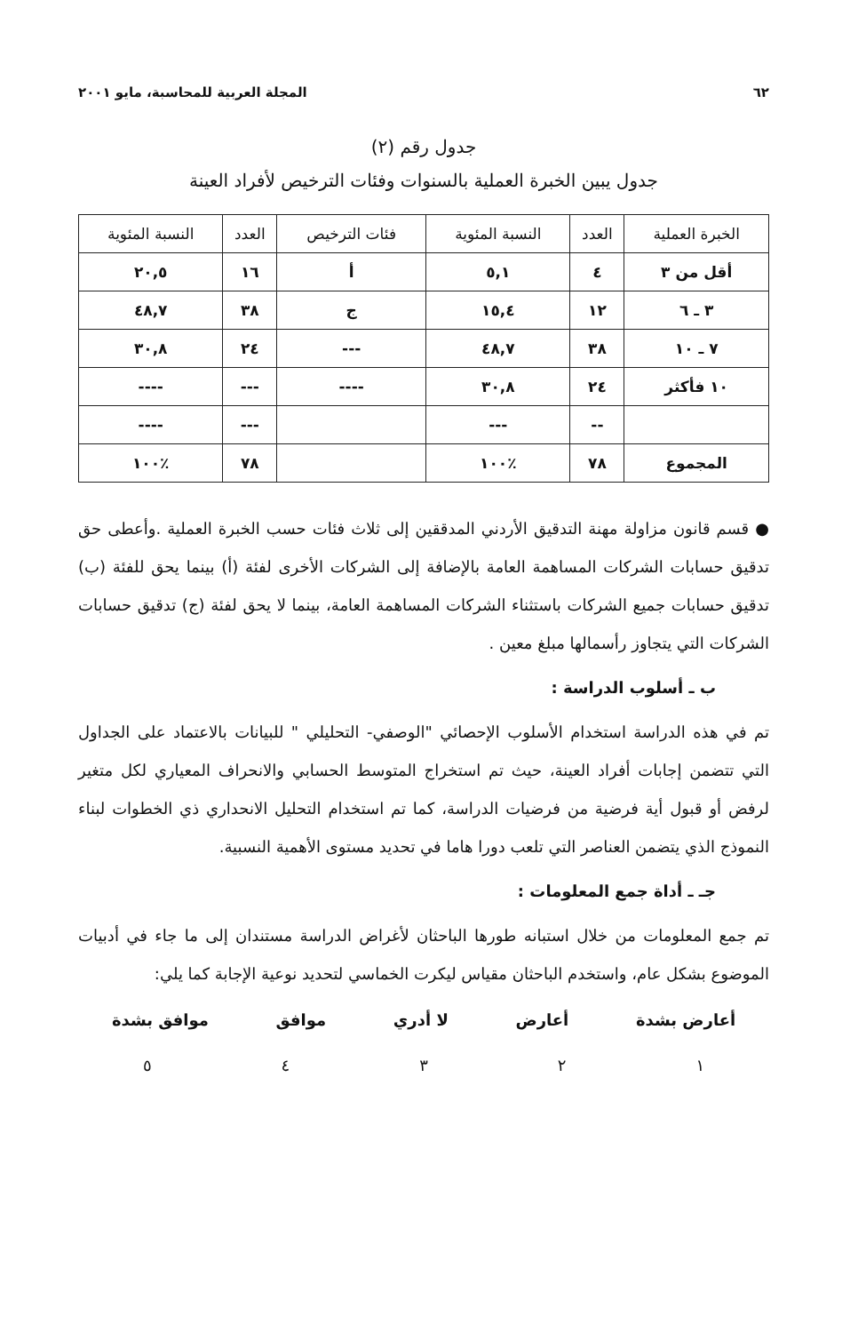٦٢ المجلة العربية للمحاسبة، مايو ٢٠٠١
جدول رقم (٢)
جدول يبين الخبرة العملية بالسنوات وفئات الترخيص لأفراد العينة
| الخبرة العملية | العدد | النسبة المئوية | فئات الترخيص | العدد | النسبة المئوية |
| --- | --- | --- | --- | --- | --- |
| أقل من ٣ | ٤ | ٥,١ | أ | ١٦ | ٢٠,٥ |
| ٣ ـ ٦ | ١٢ | ١٥,٤ | ج | ٣٨ | ٤٨,٧ |
| ٧ ـ ١٠ | ٣٨ | ٤٨,٧ | --- | ٢٤ | ٣٠,٨ |
| ١٠ فأكثر | ٢٤ | ٣٠,٨ | ---- | --- | ---- |
| | -- | --- | | --- | ---- |
| المجموع | ٧٨ | ٪١٠٠ | | ٧٨ | ٪١٠٠ |
● قسم قانون مزاولة مهنة التدقيق الأردني المدققين إلى ثلاث فئات حسب الخبرة العملية .وأعطى حق تدقيق حسابات الشركات المساهمة العامة بالإضافة إلى الشركات الأخرى لفئة (أ) بينما يحق للفئة (ب) تدقيق حسابات جميع الشركات باستثناء الشركات المساهمة العامة، بينما لا يحق لفئة (ج) تدقيق حسابات الشركات التي يتجاوز رأسمالها مبلغ معين .
ب ـ أسلوب الدراسة :
تم في هذه الدراسة استخدام الأسلوب الإحصائي "الوصفي- التحليلي " للبيانات بالاعتماد على الجداول التي تتضمن إجابات أفراد العينة، حيث تم استخراج المتوسط الحسابي والانحراف المعياري لكل متغير لرفض أو قبول أية فرضية من فرضيات الدراسة، كما تم استخدام التحليل الانحداري ذي الخطوات لبناء النموذج الذي يتضمن العناصر التي تلعب دورا هاما في تحديد مستوى الأهمية النسبية.
جـ ـ أداة جمع المعلومات :
تم جمع المعلومات من خلال استبانه طورها الباحثان لأغراض الدراسة مستندان إلى ما جاء في أدبيات الموضوع بشكل عام، واستخدم الباحثان مقياس ليكرت الخماسي لتحديد نوعية الإجابة كما يلي:
أعارض بشدة أعارض لا أدري موافق موافق بشدة
١ ٢ ٣ ٤ ٥